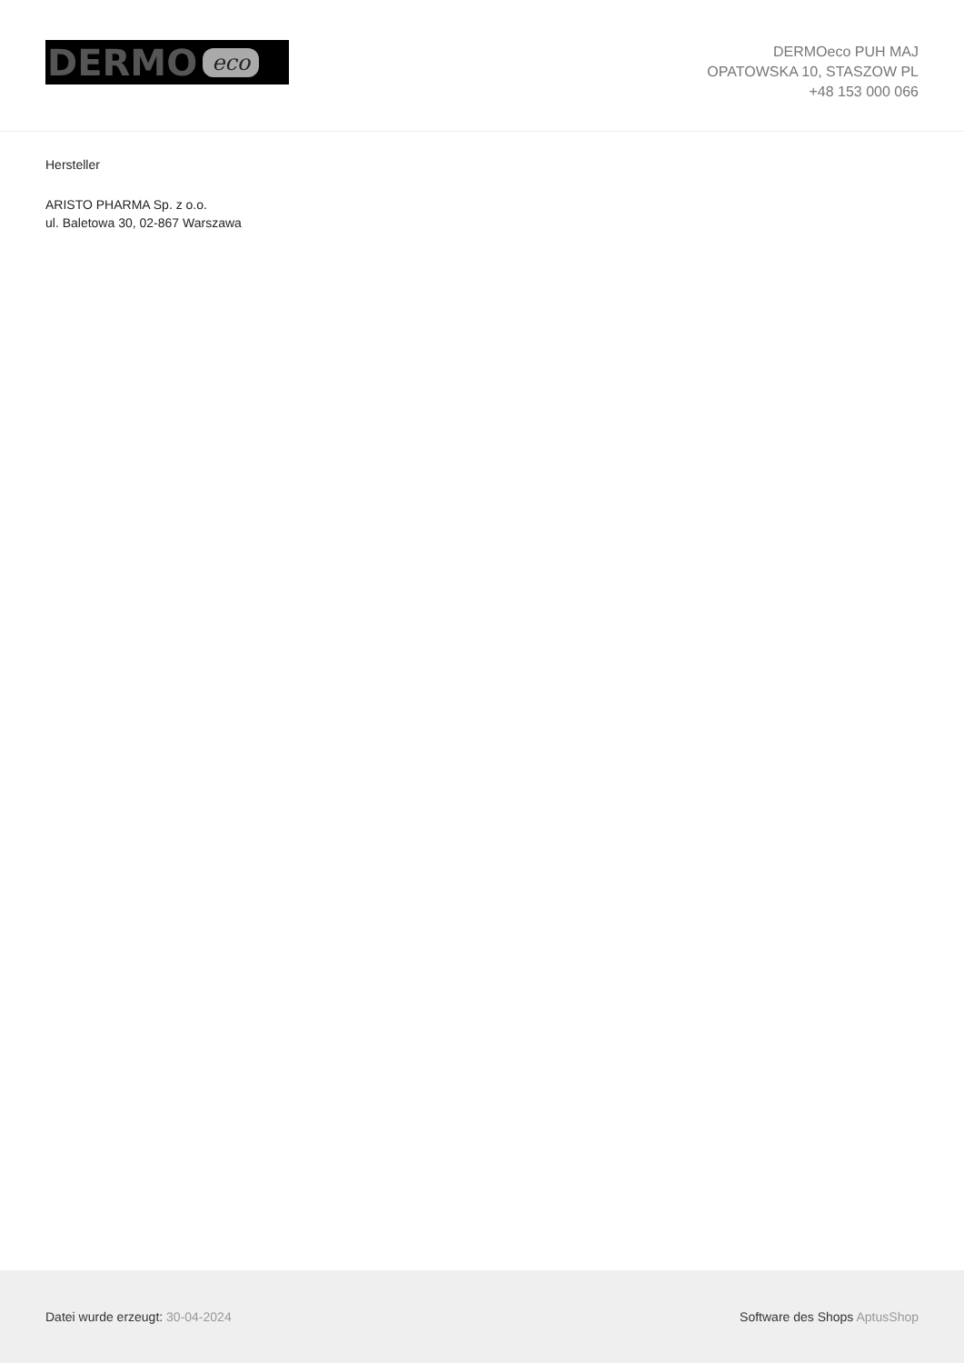DERMO eco
DERMOeco PUH MAJ
OPATOWSKA 10, STASZOW PL
+48 153 000 066
Hersteller
ARISTO PHARMA Sp. z o.o.
ul. Baletowa 30, 02-867 Warszawa
Datei wurde erzeugt: 30-04-2024
Software des Shops AptusShop